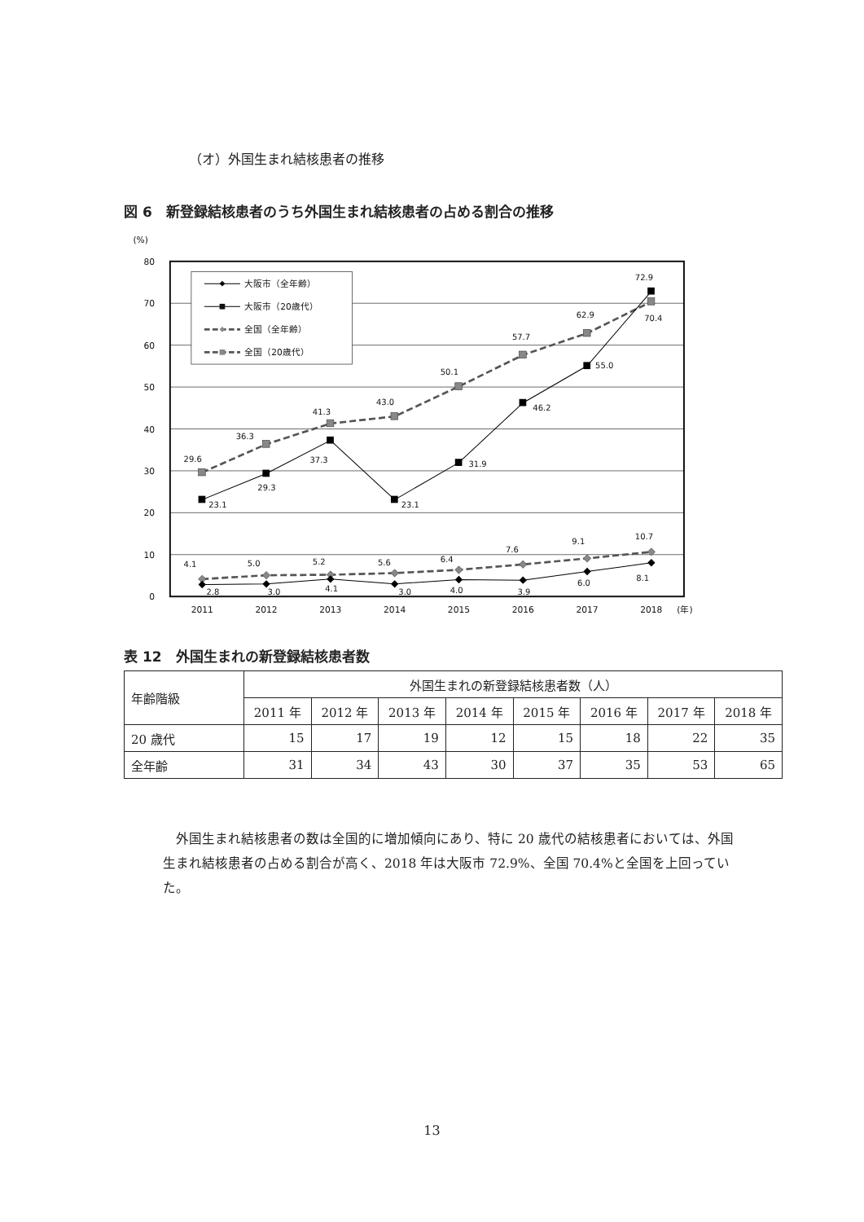（オ）外国生まれ結核患者の推移
図 6　新登録結核患者のうち外国生まれ結核患者の占める割合の推移
(%)
80
70
60
50
40
30
20
10
0
2011
2012
2013
2014
2015
2016
2017
2018
(年)
29.6
36.3
41.3
43.0
50.1
57.7
62.9
72.9
23.1
29.3
37.3
23.1
31.9
46.2
55.0
70.4
4.1
5.0
5.2
5.6
6.4
7.6
9.1
10.7
2.8
3.0
4.1
3.0
4.0
3.9
6.0
8.1
大阪市（全年齢）
大阪市（20歳代）
全国（全年齢）
全国（20歳代）
表 12　外国生まれの新登録結核患者数
| 年齢階級 | 外国生まれの新登録結核患者数（人） | | | | | | | |
| --- | --- | --- | --- | --- | --- | --- | --- | --- |
| | 2011 年 | 2012 年 | 2013 年 | 2014 年 | 2015 年 | 2016 年 | 2017 年 | 2018 年 |
| 20 歳代 | 15 | 17 | 19 | 12 | 15 | 18 | 22 | 35 |
| 全年齢 | 31 | 34 | 43 | 30 | 37 | 35 | 53 | 65 |
外国生まれ結核患者の数は全国的に増加傾向にあり、特に 20 歳代の結核患者においては、外国生まれ結核患者の占める割合が高く、2018 年は大阪市 72.9%、全国 70.4%と全国を上回っていた。
13